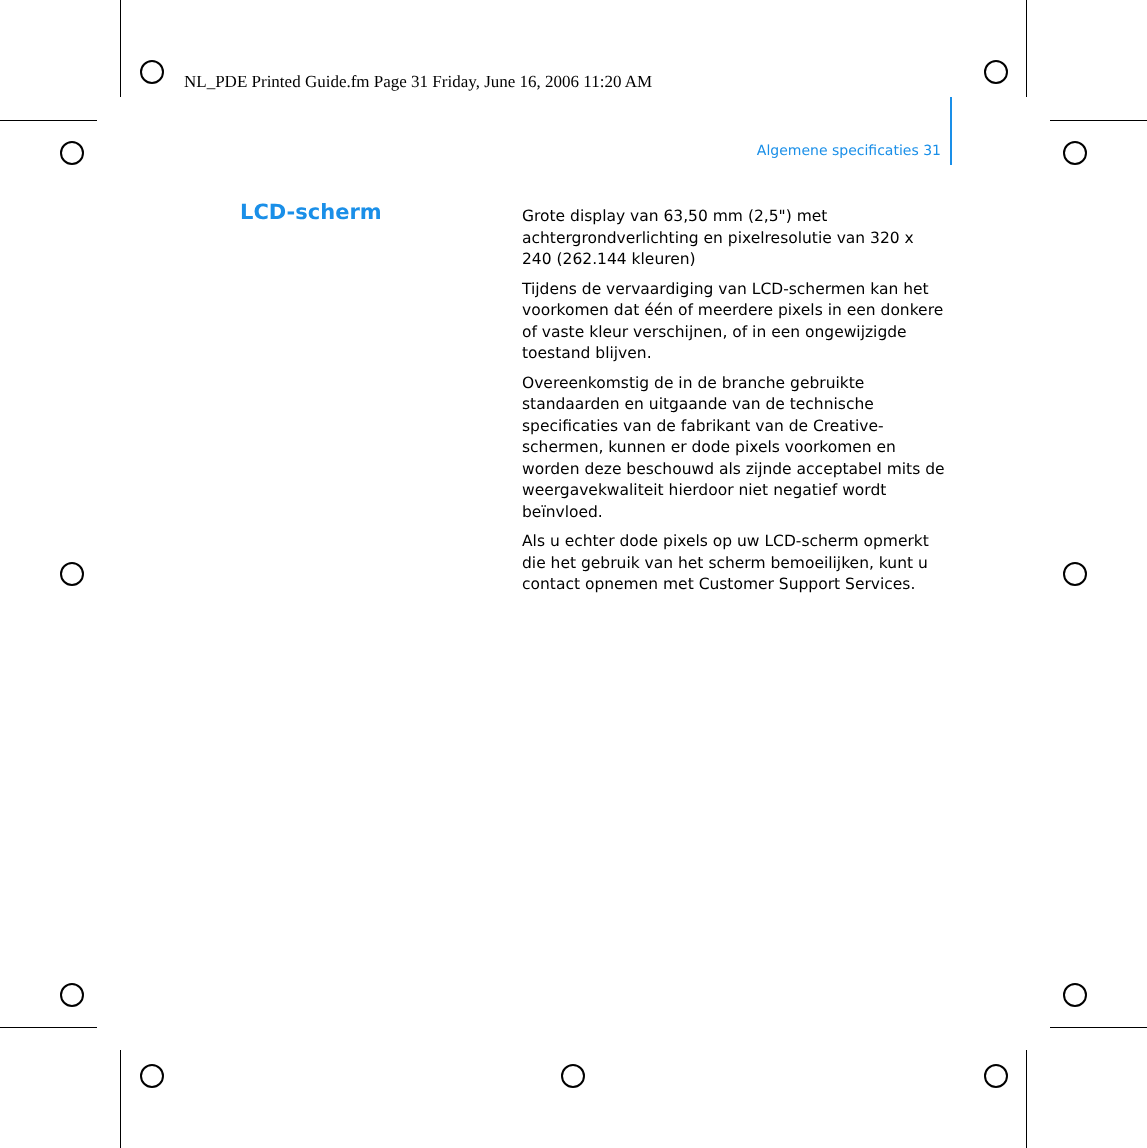NL_PDE Printed Guide.fm Page 31 Friday, June 16, 2006 11:20 AM
Algemene specificaties 31
LCD-scherm
Grote display van 63,50 mm (2,5") met achtergrondverlichting en pixelresolutie van 320 x 240 (262.144 kleuren)
Tijdens de vervaardiging van LCD-schermen kan het voorkomen dat één of meerdere pixels in een donkere of vaste kleur verschijnen, of in een ongewijzigde toestand blijven.
Overeenkomstig de in de branche gebruikte standaarden en uitgaande van de technische specificaties van de fabrikant van de Creative-schermen, kunnen er dode pixels voorkomen en worden deze beschouwd als zijnde acceptabel mits de weergavekwaliteit hierdoor niet negatief wordt beïnvloed.
Als u echter dode pixels op uw LCD-scherm opmerkt die het gebruik van het scherm bemoeilijken, kunt u contact opnemen met Customer Support Services.